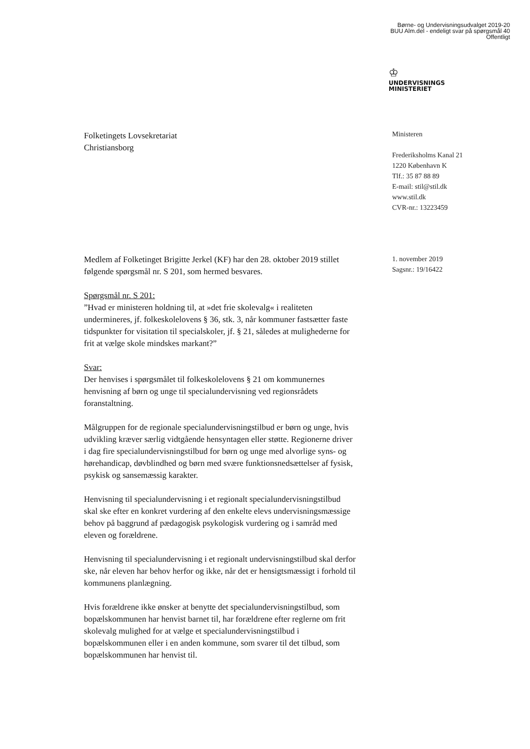Børne- og Undervisningsudvalget 2019-20
BUU Alm.del - endeligt svar på spørgsmål 40
Offentligt
♔
UNDERVISNINGS
MINISTERIET
Ministeren
Frederiksholms Kanal 21
1220 København K
Tlf.: 35 87 88 89
E-mail: stil@stil.dk
www.stil.dk
CVR-nr.: 13223459
1. november 2019
Sagsnr.: 19/16422
Folketingets Lovsekretariat
Christiansborg
Medlem af Folketinget Brigitte Jerkel (KF) har den 28. oktober 2019 stillet følgende spørgsmål nr. S 201, som hermed besvares.
Spørgsmål nr. S 201:
”Hvad er ministeren holdning til, at »det frie skolevalg« i realiteten undermineres, jf. folkeskolelovens § 36, stk. 3, når kommuner fastsætter faste tidspunkter for visitation til specialskoler, jf. § 21, således at mulighederne for frit at vælge skole mindskes markant?”
Svar:
Der henvises i spørgsmålet til folkeskolelovens § 21 om kommunernes henvisning af børn og unge til specialundervisning ved regionsrådets foranstaltning.
Målgruppen for de regionale specialundervisningstilbud er børn og unge, hvis udvikling kræver særlig vidtgående hensyntagen eller støtte. Regionerne driver i dag fire specialundervisningstilbud for børn og unge med alvorlige syns- og hørehandicap, døvblindhed og børn med svære funktionsnedsættelser af fysisk, psykisk og sansemæssig karakter.
Henvisning til specialundervisning i et regionalt specialundervisningstilbud skal ske efter en konkret vurdering af den enkelte elevs undervisningsmæssige behov på baggrund af pædagogisk psykologisk vurdering og i samråd med eleven og forældrene.
Henvisning til specialundervisning i et regionalt undervisningstilbud skal derfor ske, når eleven har behov herfor og ikke, når det er hensigtsmæssigt i forhold til kommunens planlægning.
Hvis forældrene ikke ønsker at benytte det specialundervisningstilbud, som bopælskommunen har henvist barnet til, har forældrene efter reglerne om frit skolevalg mulighed for at vælge et specialundervisningstilbud i bopælskommunen eller i en anden kommune, som svarer til det tilbud, som bopælskommunen har henvist til.